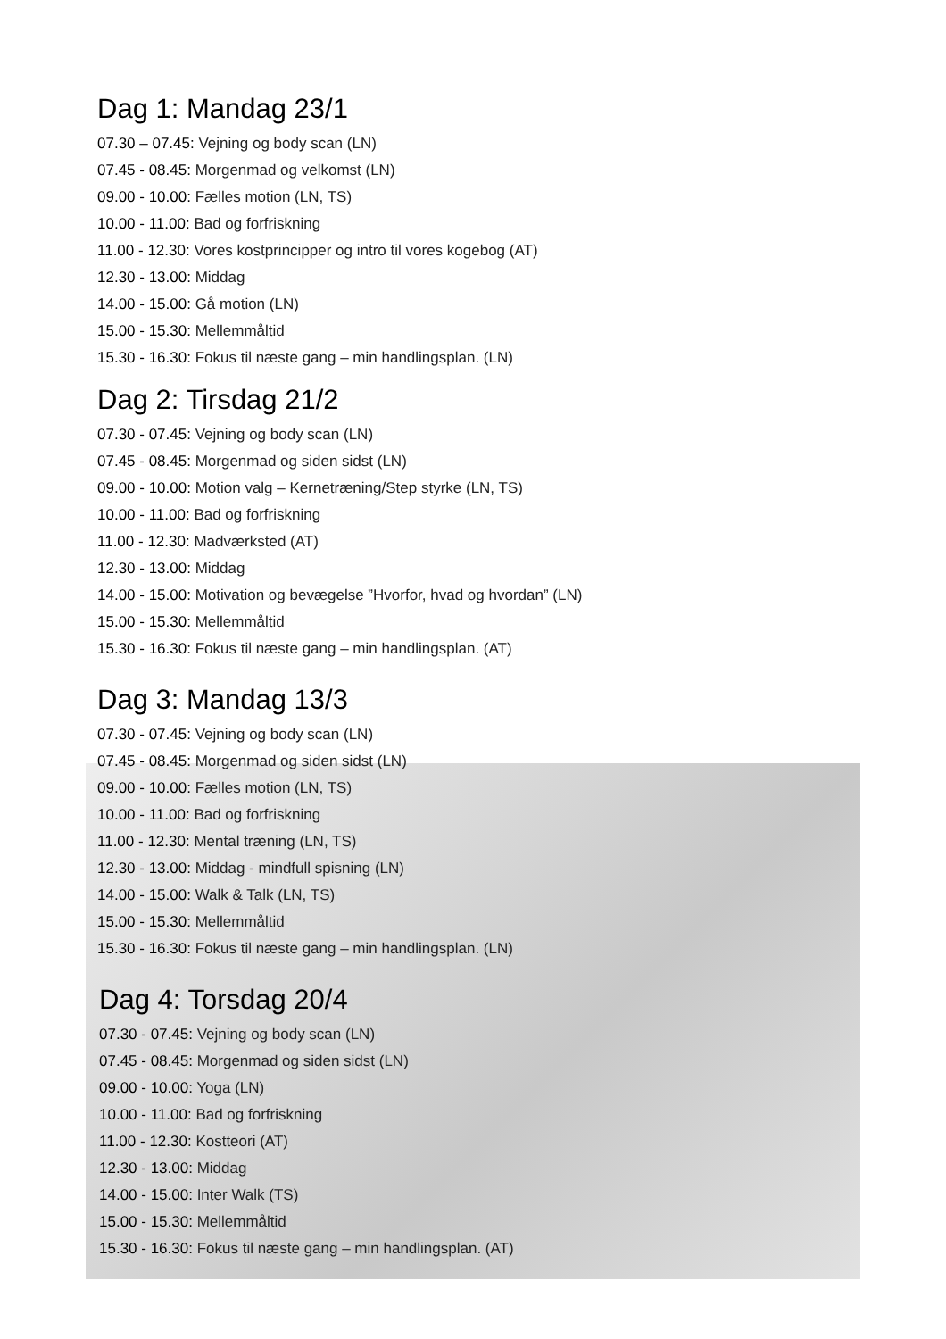Dag 1: Mandag 23/1
07.30 – 07.45: Vejning og body scan (LN)
07.45 - 08.45: Morgenmad og velkomst (LN)
09.00 - 10.00: Fælles motion (LN, TS)
10.00 - 11.00: Bad og forfriskning
11.00 - 12.30: Vores kostprincipper og intro til vores kogebog (AT)
12.30 - 13.00: Middag
14.00 - 15.00: Gå motion (LN)
15.00 - 15.30: Mellemmåltid
15.30 - 16.30: Fokus til næste gang – min handlingsplan. (LN)
Dag 2: Tirsdag 21/2
07.30 - 07.45: Vejning og body scan (LN)
07.45 - 08.45: Morgenmad og siden sidst (LN)
09.00 - 10.00: Motion valg – Kernetræning/Step styrke (LN, TS)
10.00 - 11.00: Bad og forfriskning
11.00 - 12.30: Madværksted (AT)
12.30 - 13.00: Middag
14.00 - 15.00: Motivation og bevægelse ”Hvorfor, hvad og hvordan” (LN)
15.00 - 15.30: Mellemmåltid
15.30 - 16.30: Fokus til næste gang – min handlingsplan. (AT)
Dag 3: Mandag 13/3
07.30 - 07.45: Vejning og body scan (LN)
07.45 - 08.45: Morgenmad og siden sidst (LN)
09.00 - 10.00: Fælles motion (LN, TS)
10.00 - 11.00: Bad og forfriskning
11.00 - 12.30: Mental træning (LN, TS)
12.30 - 13.00: Middag - mindfull spisning (LN)
14.00 - 15.00: Walk & Talk (LN, TS)
15.00 - 15.30: Mellemmåltid
15.30 - 16.30: Fokus til næste gang – min handlingsplan. (LN)
Dag 4: Torsdag 20/4
07.30 - 07.45: Vejning og body scan (LN)
07.45 - 08.45: Morgenmad og siden sidst (LN)
09.00 - 10.00: Yoga (LN)
10.00 - 11.00: Bad og forfriskning
11.00 - 12.30: Kostteori (AT)
12.30 - 13.00: Middag
14.00 - 15.00: Inter Walk (TS)
15.00 - 15.30: Mellemmåltid
15.30 - 16.30: Fokus til næste gang – min handlingsplan. (AT)